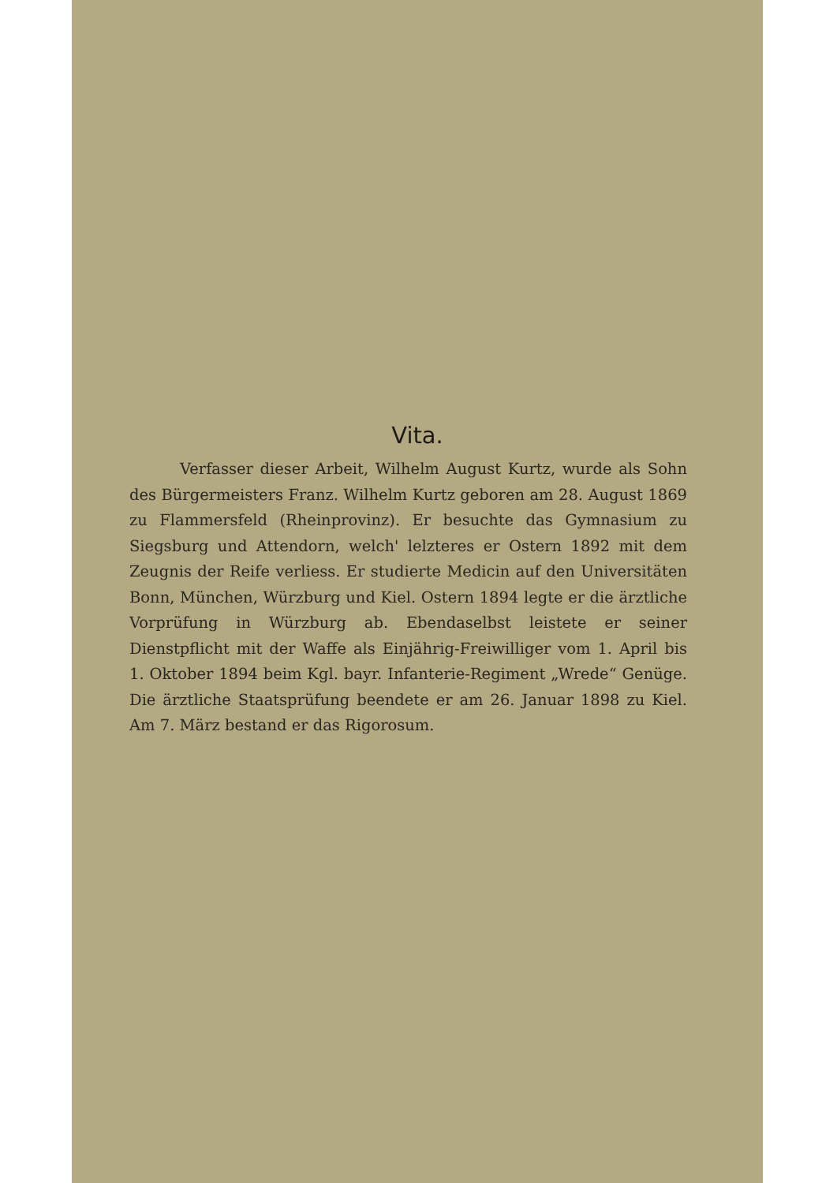Vita.
Verfasser dieser Arbeit, Wilhelm August Kurtz, wurde als Sohn des Bürgermeisters Franz. Wilhelm Kurtz geboren am 28. August 1869 zu Flammersfeld (Rheinprovinz). Er besuchte das Gymnasium zu Siegsburg und Attendorn, welch' lelzteres er Ostern 1892 mit dem Zeugnis der Reife verliess. Er studierte Medicin auf den Universitäten Bonn, München, Würzburg und Kiel. Ostern 1894 legte er die ärztliche Vorprüfung in Würzburg ab. Ebendaselbst leistete er seiner Dienstpflicht mit der Waffe als Einjährig-Freiwilliger vom 1. April bis 1. Oktober 1894 beim Kgl. bayr. Infanterie-Regiment „Wrede“ Genüge. Die ärztliche Staatsprüfung beendete er am 26. Januar 1898 zu Kiel. Am 7. März bestand er das Rigorosum.